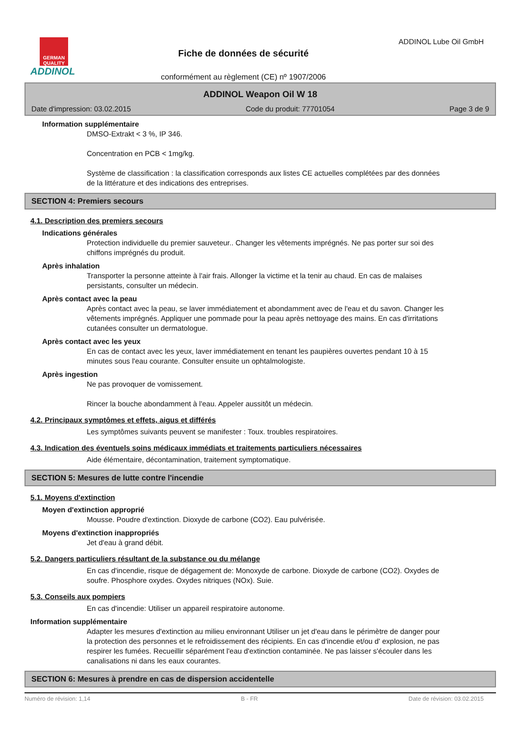GERMAN QUALITY
ADDINOL
Fiche de données de sécurité
conformément au règlement (CE) nº 1907/2006
ADDINOL Lube Oil GmbH
ADDINOL Weapon Oil W 18
Date d'impression: 03.02.2015 Code du produit: 77701054 Page 3 de 9
Information supplémentaire
DMSO-Extrakt < 3 %, IP 346.
Concentration en PCB < 1mg/kg.
Système de classification : la classification corresponds aux listes CE actuelles complétées par des données de la littérature et des indications des entreprises.
SECTION 4: Premiers secours
4.1. Description des premiers secours
Indications générales
Protection individuelle du premier sauveteur.. Changer les vêtements imprégnés. Ne pas porter sur soi des chiffons imprégnés du produit.
Après inhalation
Transporter la personne atteinte à l'air frais. Allonger la victime et la tenir au chaud. En cas de malaises persistants, consulter un médecin.
Après contact avec la peau
Après contact avec la peau, se laver immédiatement et abondamment avec de l'eau et du savon. Changer les vêtements imprégnés. Appliquer une pommade pour la peau après nettoyage des mains. En cas d'irritations cutanées consulter un dermatologue.
Après contact avec les yeux
En cas de contact avec les yeux, laver immédiatement en tenant les paupières ouvertes pendant 10 à 15 minutes sous l'eau courante. Consulter ensuite un ophtalmologiste.
Après ingestion
Ne pas provoquer de vomissement.
Rincer la bouche abondamment à l'eau. Appeler aussitôt un médecin.
4.2. Principaux symptômes et effets, aigus et différés
Les symptômes suivants peuvent se manifester : Toux. troubles respiratoires.
4.3. Indication des éventuels soins médicaux immédiats et traitements particuliers nécessaires
Aide élémentaire, décontamination, traitement symptomatique.
SECTION 5: Mesures de lutte contre l'incendie
5.1. Moyens d'extinction
Moyen d'extinction approprié
Mousse. Poudre d'extinction. Dioxyde de carbone (CO2). Eau pulvérisée.
Moyens d'extinction inappropriés
Jet d'eau à grand débit.
5.2. Dangers particuliers résultant de la substance ou du mélange
En cas d'incendie, risque de dégagement de: Monoxyde de carbone. Dioxyde de carbone (CO2). Oxydes de soufre. Phosphore oxydes. Oxydes nitriques (NOx). Suie.
5.3. Conseils aux pompiers
En cas d'incendie: Utiliser un appareil respiratoire autonome.
Information supplémentaire
Adapter les mesures d'extinction au milieu environnant Utiliser un jet d'eau dans le périmètre de danger pour la protection des personnes et le refroidissement des récipients. En cas d'incendie et/ou d' explosion, ne pas respirer les fumées. Recueillir séparément l'eau d'extinction contaminée. Ne pas laisser s'écouler dans les canalisations ni dans les eaux courantes.
SECTION 6: Mesures à prendre en cas de dispersion accidentelle
Numéro de révision: 1,14 B - FR Date de révision: 03.02.2015